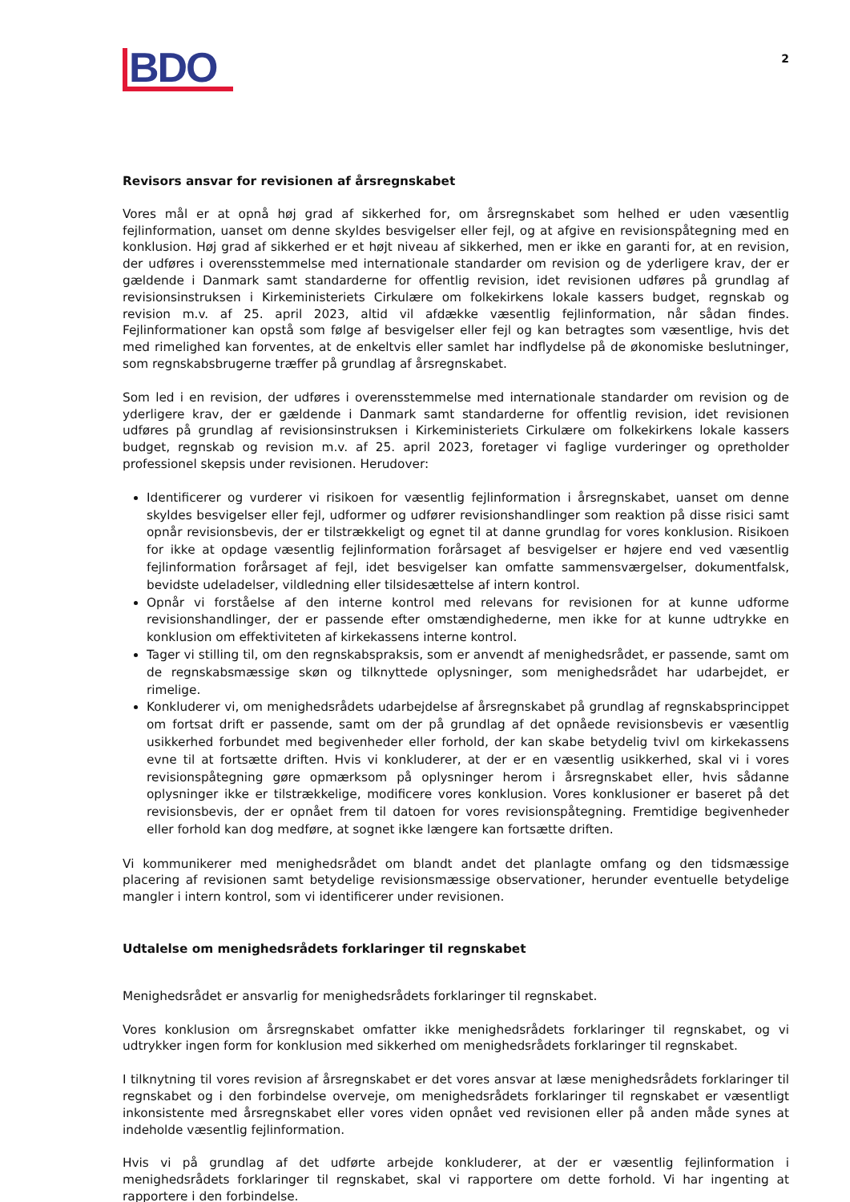BDO
2
Revisors ansvar for revisionen af årsregnskabet
Vores mål er at opnå høj grad af sikkerhed for, om årsregnskabet som helhed er uden væsentlig fejlinformation, uanset om denne skyldes besvigelser eller fejl, og at afgive en revisionspåtegning med en konklusion. Høj grad af sikkerhed er et højt niveau af sikkerhed, men er ikke en garanti for, at en revision, der udføres i overensstemmelse med internationale standarder om revision og de yderligere krav, der er gældende i Danmark samt standarderne for offentlig revision, idet revisionen udføres på grundlag af revisionsinstruksen i Kirkeministeriets Cirkulære om folkekirkens lokale kassers budget, regnskab og revision m.v. af 25. april 2023, altid vil afdække væsentlig fejlinformation, når sådan findes. Fejlinformationer kan opstå som følge af besvigelser eller fejl og kan betragtes som væsentlige, hvis det med rimelighed kan forventes, at de enkeltvis eller samlet har indflydelse på de økonomiske beslutninger, som regnskabsbrugerne træffer på grundlag af årsregnskabet.
Som led i en revision, der udføres i overensstemmelse med internationale standarder om revision og de yderligere krav, der er gældende i Danmark samt standarderne for offentlig revision, idet revisionen udføres på grundlag af revisionsinstruksen i Kirkeministeriets Cirkulære om folkekirkens lokale kassers budget, regnskab og revision m.v. af 25. april 2023, foretager vi faglige vurderinger og opretholder professionel skepsis under revisionen. Herudover:
Identificerer og vurderer vi risikoen for væsentlig fejlinformation i årsregnskabet, uanset om denne skyldes besvigelser eller fejl, udformer og udfører revisionshandlinger som reaktion på disse risici samt opnår revisionsbevis, der er tilstrækkeligt og egnet til at danne grundlag for vores konklusion. Risikoen for ikke at opdage væsentlig fejlinformation forårsaget af besvigelser er højere end ved væsentlig fejlinformation forårsaget af fejl, idet besvigelser kan omfatte sammensværgelser, dokumentfalsk, bevidste udeladelser, vildledning eller tilsidesættelse af intern kontrol.
Opnår vi forståelse af den interne kontrol med relevans for revisionen for at kunne udforme revisionshandlinger, der er passende efter omstændighederne, men ikke for at kunne udtrykke en konklusion om effektiviteten af kirkekassens interne kontrol.
Tager vi stilling til, om den regnskabspraksis, som er anvendt af menighedsrådet, er passende, samt om de regnskabsmæssige skøn og tilknyttede oplysninger, som menighedsrådet har udarbejdet, er rimelige.
Konkluderer vi, om menighedsrådets udarbejdelse af årsregnskabet på grundlag af regnskabsprincippet om fortsat drift er passende, samt om der på grundlag af det opnåede revisionsbevis er væsentlig usikkerhed forbundet med begivenheder eller forhold, der kan skabe betydelig tvivl om kirkekassens evne til at fortsætte driften. Hvis vi konkluderer, at der er en væsentlig usikkerhed, skal vi i vores revisionspåtegning gøre opmærksom på oplysninger herom i årsregnskabet eller, hvis sådanne oplysninger ikke er tilstrækkelige, modificere vores konklusion. Vores konklusioner er baseret på det revisionsbevis, der er opnået frem til datoen for vores revisionspåtegning. Fremtidige begivenheder eller forhold kan dog medføre, at sognet ikke længere kan fortsætte driften.
Vi kommunikerer med menighedsrådet om blandt andet det planlagte omfang og den tidsmæssige placering af revisionen samt betydelige revisionsmæssige observationer, herunder eventuelle betydelige mangler i intern kontrol, som vi identificerer under revisionen.
Udtalelse om menighedsrådets forklaringer til regnskabet
Menighedsrådet er ansvarlig for menighedsrådets forklaringer til regnskabet.
Vores konklusion om årsregnskabet omfatter ikke menighedsrådets forklaringer til regnskabet, og vi udtrykker ingen form for konklusion med sikkerhed om menighedsrådets forklaringer til regnskabet.
I tilknytning til vores revision af årsregnskabet er det vores ansvar at læse menighedsrådets forklaringer til regnskabet og i den forbindelse overveje, om menighedsrådets forklaringer til regnskabet er væsentligt inkonsistente med årsregnskabet eller vores viden opnået ved revisionen eller på anden måde synes at indeholde væsentlig fejlinformation.
Hvis vi på grundlag af det udførte arbejde konkluderer, at der er væsentlig fejlinformation i menighedsrådets forklaringer til regnskabet, skal vi rapportere om dette forhold. Vi har ingenting at rapportere i den forbindelse.